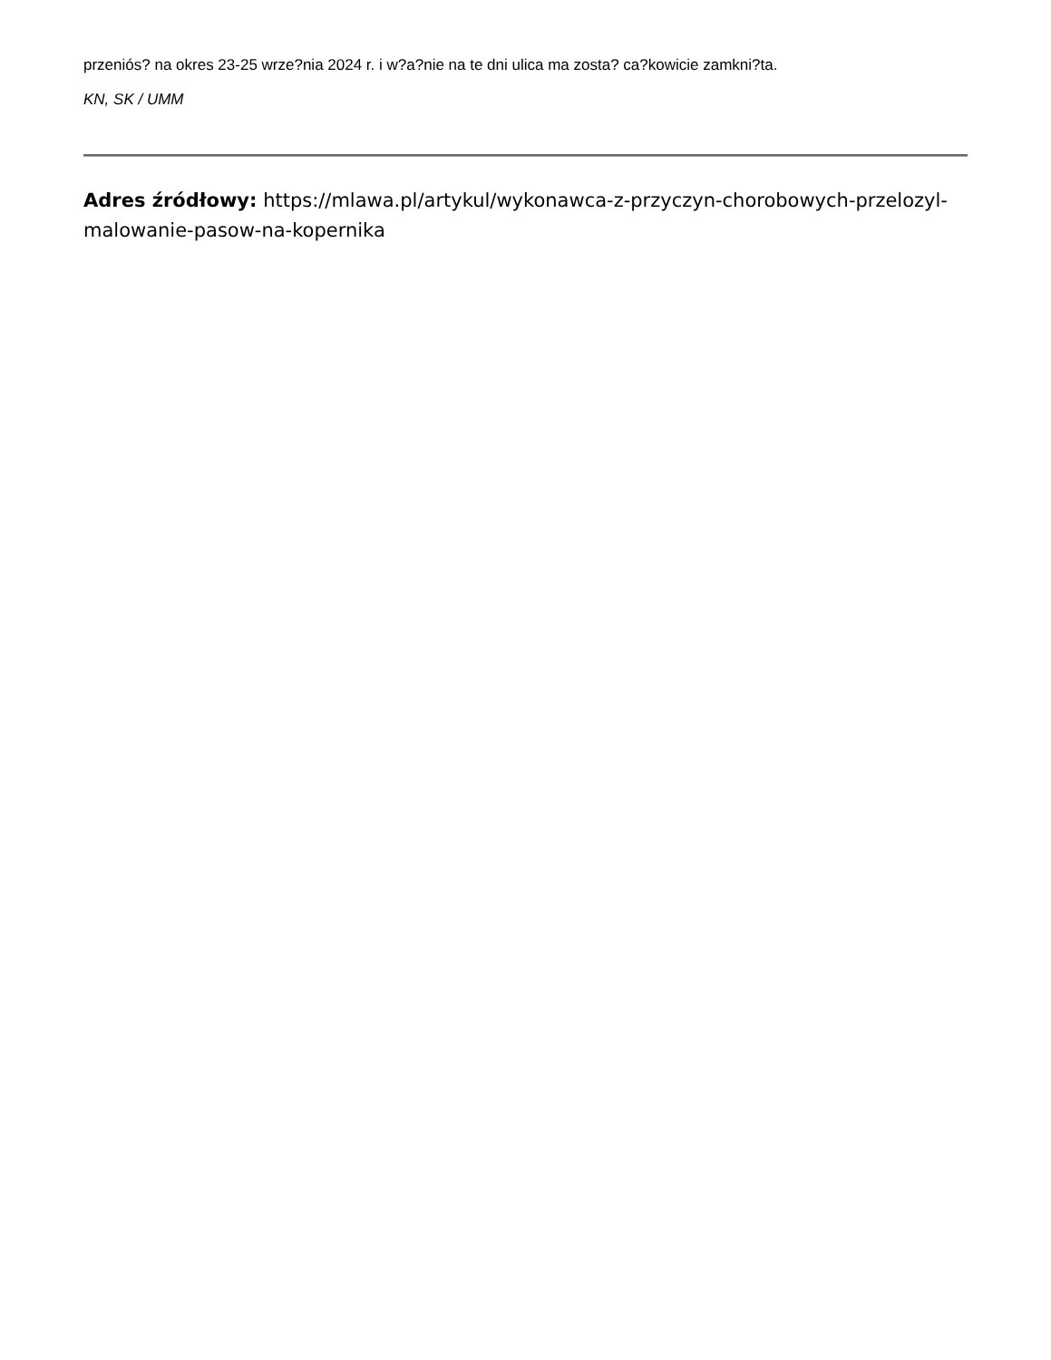przeniós? na okres 23-25 wrze?nia 2024 r. i w?a?nie na te dni ulica ma zosta? ca?kowicie zamkni?ta.
KN, SK / UMM
Adres źródłowy: https://mlawa.pl/artykul/wykonawca-z-przyczyn-chorobowych-przelozyl-malowanie-pasow-na-kopernika